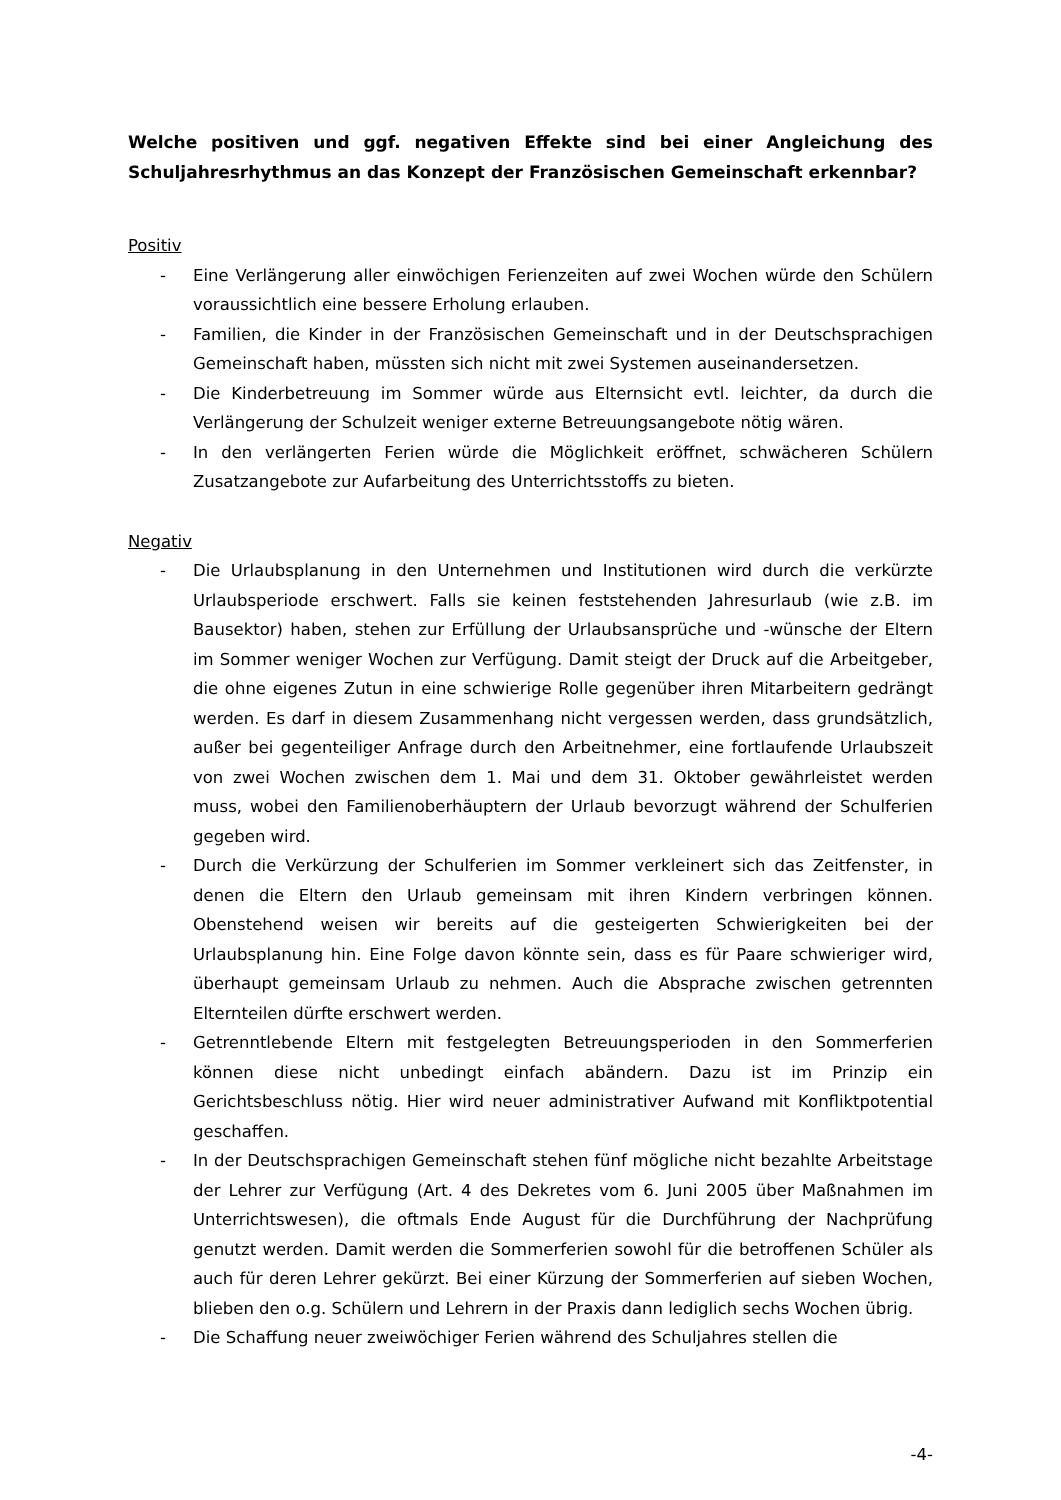Welche positiven und ggf. negativen Effekte sind bei einer Angleichung des Schuljahresrhythmus an das Konzept der Französischen Gemeinschaft erkennbar?
Positiv
- Eine Verlängerung aller einwöchigen Ferienzeiten auf zwei Wochen würde den Schülern voraussichtlich eine bessere Erholung erlauben.
- Familien, die Kinder in der Französischen Gemeinschaft und in der Deutschsprachigen Gemeinschaft haben, müssten sich nicht mit zwei Systemen auseinandersetzen.
- Die Kinderbetreuung im Sommer würde aus Elternsicht evtl. leichter, da durch die Verlängerung der Schulzeit weniger externe Betreuungsangebote nötig wären.
- In den verlängerten Ferien würde die Möglichkeit eröffnet, schwächeren Schülern Zusatzangebote zur Aufarbeitung des Unterrichtsstoffs zu bieten.
Negativ
- Die Urlaubsplanung in den Unternehmen und Institutionen wird durch die verkürzte Urlaubsperiode erschwert. Falls sie keinen feststehenden Jahresurlaub (wie z.B. im Bausektor) haben, stehen zur Erfüllung der Urlaubsansprüche und -wünsche der Eltern im Sommer weniger Wochen zur Verfügung. Damit steigt der Druck auf die Arbeitgeber, die ohne eigenes Zutun in eine schwierige Rolle gegenüber ihren Mitarbeitern gedrängt werden. Es darf in diesem Zusammenhang nicht vergessen werden, dass grundsätzlich, außer bei gegenteiliger Anfrage durch den Arbeitnehmer, eine fortlaufende Urlaubszeit von zwei Wochen zwischen dem 1. Mai und dem 31. Oktober gewährleistet werden muss, wobei den Familienoberhäuptern der Urlaub bevorzugt während der Schulferien gegeben wird.
- Durch die Verkürzung der Schulferien im Sommer verkleinert sich das Zeitfenster, in denen die Eltern den Urlaub gemeinsam mit ihren Kindern verbringen können. Obenstehend weisen wir bereits auf die gesteigerten Schwierigkeiten bei der Urlaubsplanung hin. Eine Folge davon könnte sein, dass es für Paare schwieriger wird, überhaupt gemeinsam Urlaub zu nehmen. Auch die Absprache zwischen getrennten Elternteilen dürfte erschwert werden.
- Getrenntlebende Eltern mit festgelegten Betreuungsperioden in den Sommerferien können diese nicht unbedingt einfach abändern. Dazu ist im Prinzip ein Gerichtsbeschluss nötig. Hier wird neuer administrativer Aufwand mit Konfliktpotential geschaffen.
- In der Deutschsprachigen Gemeinschaft stehen fünf mögliche nicht bezahlte Arbeitstage der Lehrer zur Verfügung (Art. 4 des Dekretes vom 6. Juni 2005 über Maßnahmen im Unterrichtswesen), die oftmals Ende August für die Durchführung der Nachprüfung genutzt werden. Damit werden die Sommerferien sowohl für die betroffenen Schüler als auch für deren Lehrer gekürzt. Bei einer Kürzung der Sommerferien auf sieben Wochen, blieben den o.g. Schülern und Lehrern in der Praxis dann lediglich sechs Wochen übrig.
- Die Schaffung neuer zweiwöchiger Ferien während des Schuljahres stellen die
-4-